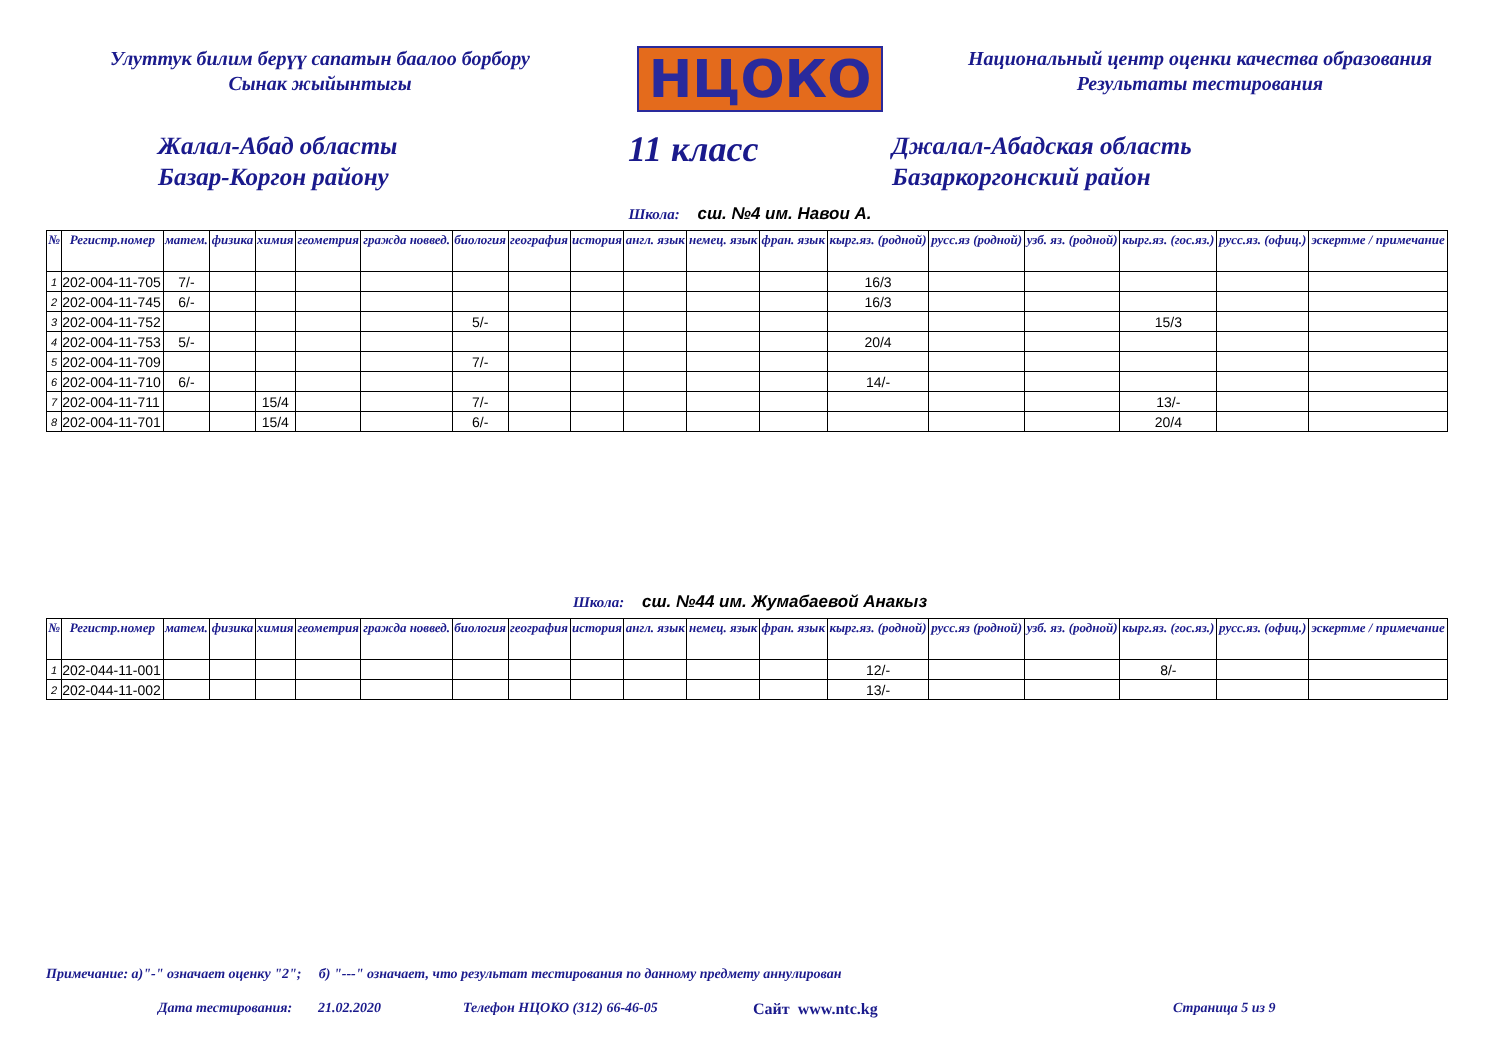Улуттук билим берүү сапатын баалоо борбору
Сынак жыйынтыгы
НЦОКО
Национальный центр оценки качества образования
Результаты тестирования
Жалал-Абад областы
Базар-Коргон району
11 класс
Джалал-Абадская область
Базаркоргонский район
Школа: сш. №4 им. Навои А.
| № | Регистр.номер | матем. | физика | химия | геометрия | гражда новвед. | биология | география | история | англ. язык | немец. язык | фран. язык | кырг.яз. (родной) | русс.яз (родной) | узб. яз. (родной) | кырг.яз. (гос.яз.) | русс.яз. (офиц.) | эскертме / примечание |
| --- | --- | --- | --- | --- | --- | --- | --- | --- | --- | --- | --- | --- | --- | --- | --- | --- | --- | --- |
| 1 | 202-004-11-705 | 7/- | | | | | | | | | | | 16/3 | | | | | |
| 2 | 202-004-11-745 | 6/- | | | | | | | | | | | 16/3 | | | | | |
| 3 | 202-004-11-752 | | | | | | 5/- | | | | | | | | | 15/3 | | |
| 4 | 202-004-11-753 | 5/- | | | | | | | | | | | 20/4 | | | | | |
| 5 | 202-004-11-709 | | | | | | 7/- | | | | | | | | | | | |
| 6 | 202-004-11-710 | 6/- | | | | | | | | | | | 14/- | | | | | |
| 7 | 202-004-11-711 | | | 15/4 | | | 7/- | | | | | | | | | 13/- | | |
| 8 | 202-004-11-701 | | | 15/4 | | | 6/- | | | | | | | | | 20/4 | | |
Школа: сш. №44 им. Жумабаевой Анакыз
| № | Регистр.номер | матем. | физика | химия | геометрия | гражда новвед. | биология | география | история | англ. язык | немец. язык | фран. язык | кырг.яз. (родной) | русс.яз (родной) | узб. яз. (родной) | кырг.яз. (гос.яз.) | русс.яз. (офиц.) | эскертме / примечание |
| --- | --- | --- | --- | --- | --- | --- | --- | --- | --- | --- | --- | --- | --- | --- | --- | --- | --- | --- |
| 1 | 202-044-11-001 | | | | | | | | | | | | 12/- | | | 8/- | | |
| 2 | 202-044-11-002 | | | | | | | | | | | | 13/- | | | | | |
Примечание: а)"-" означает оценку "2"; б) "---" означает, что результат тестирования по данному предмету аннулирован
Дата тестирования: 21.02.2020 Телефон НЦОКО (312) 66-46-05 Сайт www.ntc.kg Страница 5 из 9